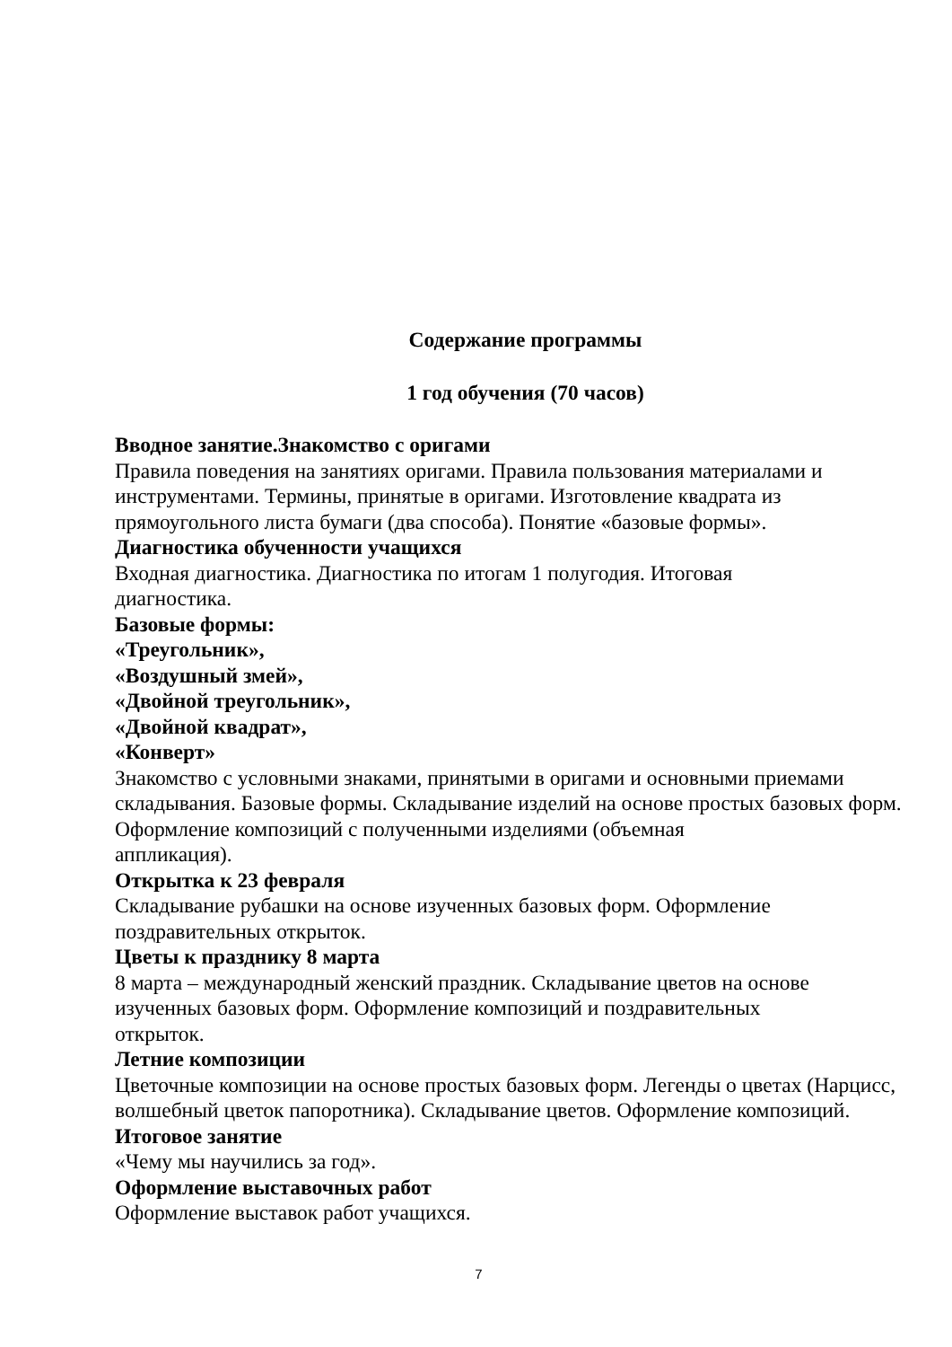Содержание программы
1 год обучения (70 часов)
Вводное занятие.Знакомство с оригами
Правила поведения на занятиях оригами. Правила пользования материалами и инструментами. Термины, принятые в оригами. Изготовление квадрата из прямоугольного листа бумаги (два способа). Понятие «базовые формы».
Диагностика обученности учащихся
Входная диагностика. Диагностика по итогам 1 полугодия. Итоговая
диагностика.
Базовые формы:
«Треугольник»,
«Воздушный змей»,
«Двойной треугольник»,
«Двойной квадрат»,
«Конверт»
Знакомство с условными знаками, принятыми в оригами и основными приемами складывания. Базовые формы. Складывание изделий на основе простых базовых форм. Оформление композиций с полученными изделиями (объемная
аппликация).
Открытка к 23 февраля
Складывание рубашки на основе изученных базовых форм. Оформление
поздравительных открыток.
Цветы к празднику 8 марта
8 марта – международный женский праздник. Складывание цветов на основе изученных базовых форм. Оформление композиций и поздравительных
открыток.
Летние композиции
Цветочные композиции на основе простых базовых форм. Легенды о цветах (Нарцисс, волшебный цветок папоротника). Складывание цветов. Оформление композиций.
Итоговое занятие
«Чему мы научились за год».
Оформление выставочных работ
Оформление выставок работ учащихся.
7